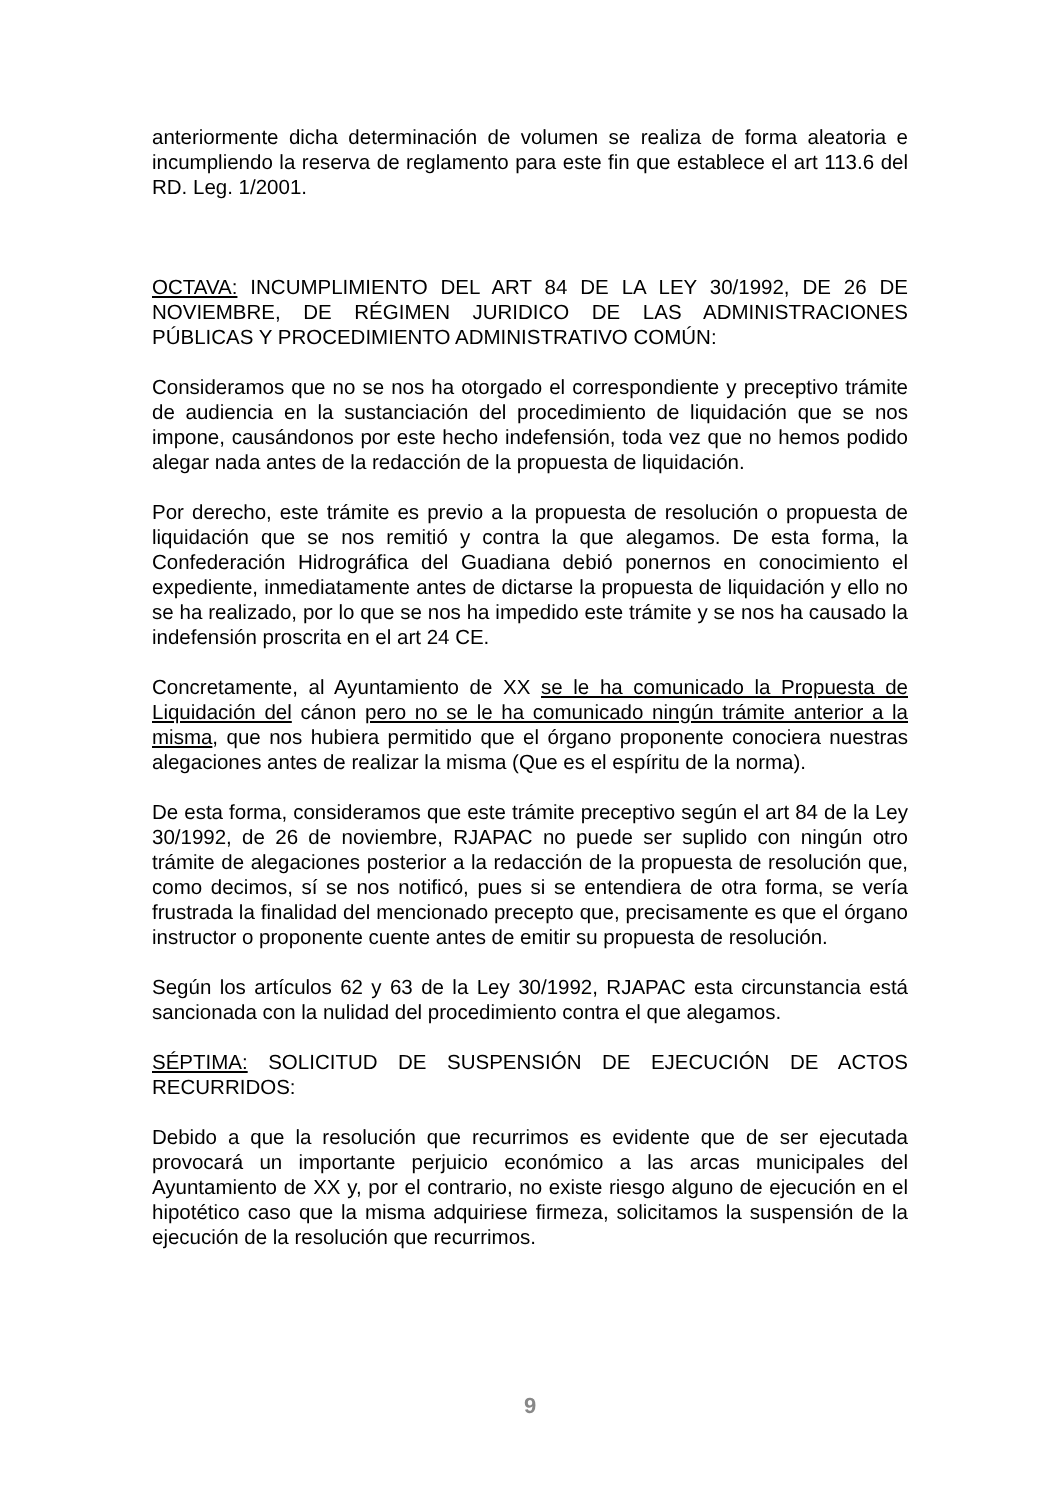anteriormente dicha determinación de volumen se realiza de forma aleatoria e incumpliendo la reserva de reglamento para este fin que establece el art 113.6 del RD. Leg. 1/2001.
OCTAVA: INCUMPLIMIENTO DEL ART 84 DE LA LEY 30/1992, DE 26 DE NOVIEMBRE, DE RÉGIMEN JURIDICO DE LAS ADMINISTRACIONES PÚBLICAS Y PROCEDIMIENTO ADMINISTRATIVO COMÚN:
Consideramos que no se nos ha otorgado el correspondiente y preceptivo trámite de audiencia en la sustanciación del procedimiento de liquidación que se nos impone, causándonos por este hecho indefensión, toda vez que no hemos podido alegar nada antes de la redacción de la propuesta de liquidación.
Por derecho, este trámite es previo a la propuesta de resolución o propuesta de liquidación que se nos remitió y contra la que alegamos. De esta forma, la Confederación Hidrográfica del Guadiana debió ponernos en conocimiento el expediente, inmediatamente antes de dictarse la propuesta de liquidación y ello no se ha realizado, por lo que se nos ha impedido este trámite y se nos ha causado la indefensión proscrita en el art 24 CE.
Concretamente, al Ayuntamiento de XX se le ha comunicado la Propuesta de Liquidación del cánon pero no se le ha comunicado ningún trámite anterior a la misma, que nos hubiera permitido que el órgano proponente conociera nuestras alegaciones antes de realizar la misma (Que es el espíritu de la norma).
De esta forma, consideramos que este trámite preceptivo según el art 84 de la Ley 30/1992, de 26 de noviembre, RJAPAC no puede ser suplido con ningún otro trámite de alegaciones posterior a la redacción de la propuesta de resolución que, como decimos, sí se nos notificó, pues si se entendiera de otra forma, se vería frustrada la finalidad del mencionado precepto que, precisamente es que el órgano instructor o proponente cuente antes de emitir su propuesta de resolución.
Según los artículos 62 y 63 de la Ley 30/1992, RJAPAC esta circunstancia está sancionada con la nulidad del procedimiento contra el que alegamos.
SÉPTIMA: SOLICITUD DE SUSPENSIÓN DE EJECUCIÓN DE ACTOS RECURRIDOS:
Debido a que la resolución que recurrimos es evidente que de ser ejecutada provocará un importante perjuicio económico a las arcas municipales del Ayuntamiento de XX y, por el contrario, no existe riesgo alguno de ejecución en el hipotético caso que la misma adquiriese firmeza, solicitamos la suspensión de la ejecución de la resolución que recurrimos.
9